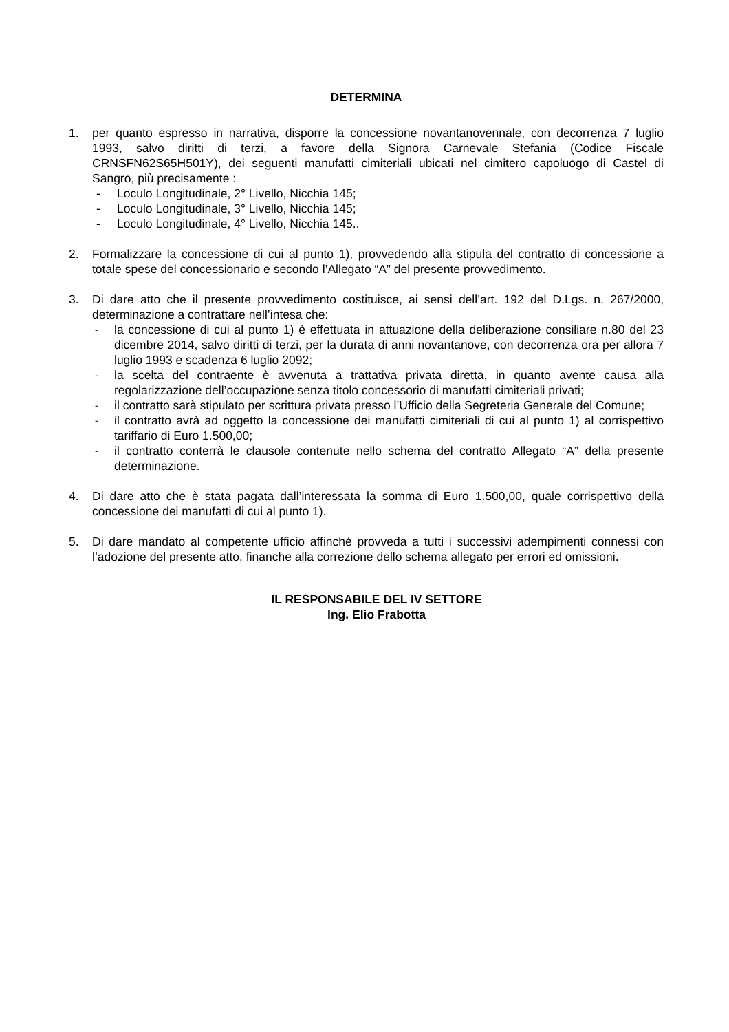DETERMINA
1. per quanto espresso in narrativa, disporre la concessione novantanovennale, con decorrenza 7 luglio 1993, salvo diritti di terzi, a favore della Signora Carnevale Stefania (Codice Fiscale CRNSFN62S65H501Y), dei seguenti manufatti cimiteriali ubicati nel cimitero capoluogo di Castel di Sangro, più precisamente :
- Loculo Longitudinale, 2° Livello, Nicchia 145;
- Loculo Longitudinale, 3° Livello, Nicchia 145;
- Loculo Longitudinale, 4° Livello, Nicchia 145..
2. Formalizzare la concessione di cui al punto 1), provvedendo alla stipula del contratto di concessione a totale spese del concessionario e secondo l’Allegato “A” del presente provvedimento.
3. Di dare atto che il presente provvedimento costituisce, ai sensi dell’art. 192 del D.Lgs. n. 267/2000, determinazione a contrattare nell’intesa che:
-
la concessione di cui al punto 1) è effettuata in attuazione della deliberazione consiliare n.80 del 23 dicembre 2014, salvo diritti di terzi, per la durata di anni novantanove, con decorrenza ora per allora 7 luglio 1993 e scadenza 6 luglio 2092;
-
la scelta del contraente è avvenuta a trattativa privata diretta, in quanto avente causa alla regolarizzazione dell’occupazione senza titolo concessorio di manufatti cimiteriali privati;
-
il contratto sarà stipulato per scrittura privata presso l’Ufficio della Segreteria Generale del Comune;
-
il contratto avrà ad oggetto la concessione dei manufatti cimiteriali di cui al punto 1) al corrispettivo tariffario di Euro 1.500,00;
-
il contratto conterrà le clausole contenute nello schema del contratto Allegato “A” della presente determinazione.
4. Di dare atto che è stata pagata dall’interessata la somma di Euro 1.500,00, quale corrispettivo della concessione dei manufatti di cui al punto 1).
5. Di dare mandato al competente ufficio affinché provveda a tutti i successivi adempimenti connessi con l’adozione del presente atto, finanche alla correzione dello schema allegato per errori ed omissioni.
IL RESPONSABILE DEL IV SETTORE
Ing. Elio Frabotta